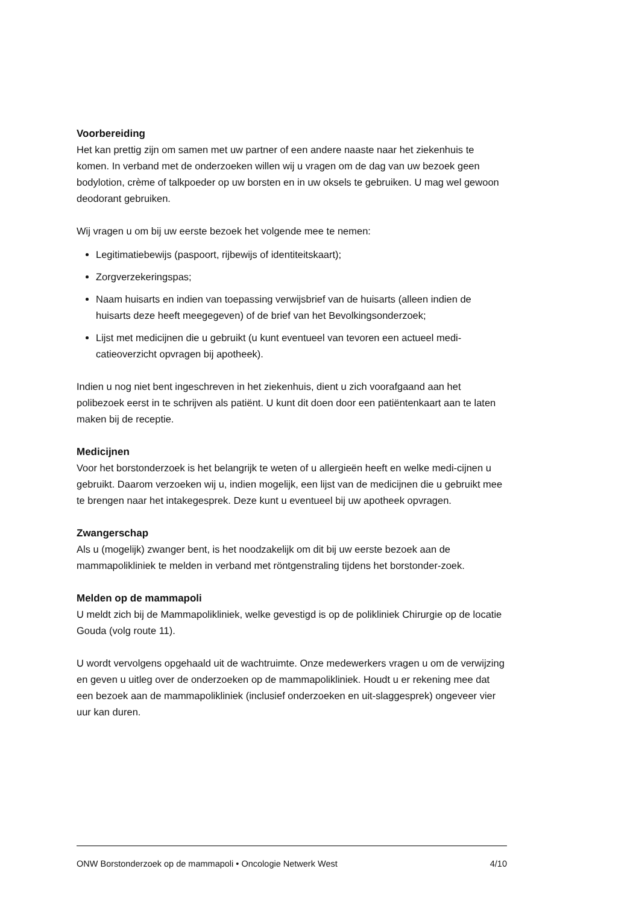Voorbereiding
Het kan prettig zijn om samen met uw partner of een andere naaste naar het ziekenhuis te komen. In verband met de onderzoeken willen wij u vragen om de dag van uw bezoek geen bodylotion, crème of talkpoeder op uw borsten en in uw oksels te gebruiken. U mag wel gewoon deodorant gebruiken.
Wij vragen u om bij uw eerste bezoek het volgende mee te nemen:
Legitimatiebewijs (paspoort, rijbewijs of identiteitskaart);
Zorgverzekeringspas;
Naam huisarts en indien van toepassing verwijsbrief van de huisarts (alleen indien de huisarts deze heeft meegegeven) of de brief van het Bevolkingsonderzoek;
Lijst met medicijnen die u gebruikt (u kunt eventueel van tevoren een actueel medi-catieoverzicht opvragen bij apotheek).
Indien u nog niet bent ingeschreven in het ziekenhuis, dient u zich voorafgaand aan het polibezoek eerst in te schrijven als patiënt. U kunt dit doen door een patiëntenkaart aan te laten maken bij de receptie.
Medicijnen
Voor het borstonderzoek is het belangrijk te weten of u allergieën heeft en welke medi-cijnen u gebruikt. Daarom verzoeken wij u, indien mogelijk, een lijst van de medicijnen die u gebruikt mee te brengen naar het intakegesprek. Deze kunt u eventueel bij uw apotheek opvragen.
Zwangerschap
Als u (mogelijk) zwanger bent, is het noodzakelijk om dit bij uw eerste bezoek aan de mammapolikliniek te melden in verband met röntgenstraling tijdens het borstonder-zoek.
Melden op de mammapoli
U meldt zich bij de Mammapolikliniek, welke gevestigd is op de polikliniek Chirurgie op de locatie Gouda (volg route 11).
U wordt vervolgens opgehaald uit de wachtruimte. Onze medewerkers vragen u om de verwijzing en geven u uitleg over de onderzoeken op de mammapolikliniek. Houdt u er rekening mee dat een bezoek aan de mammapolikliniek (inclusief onderzoeken en uit-slaggesprek) ongeveer vier uur kan duren.
ONW Borstonderzoek op de mammapoli • Oncologie Netwerk West 4/10